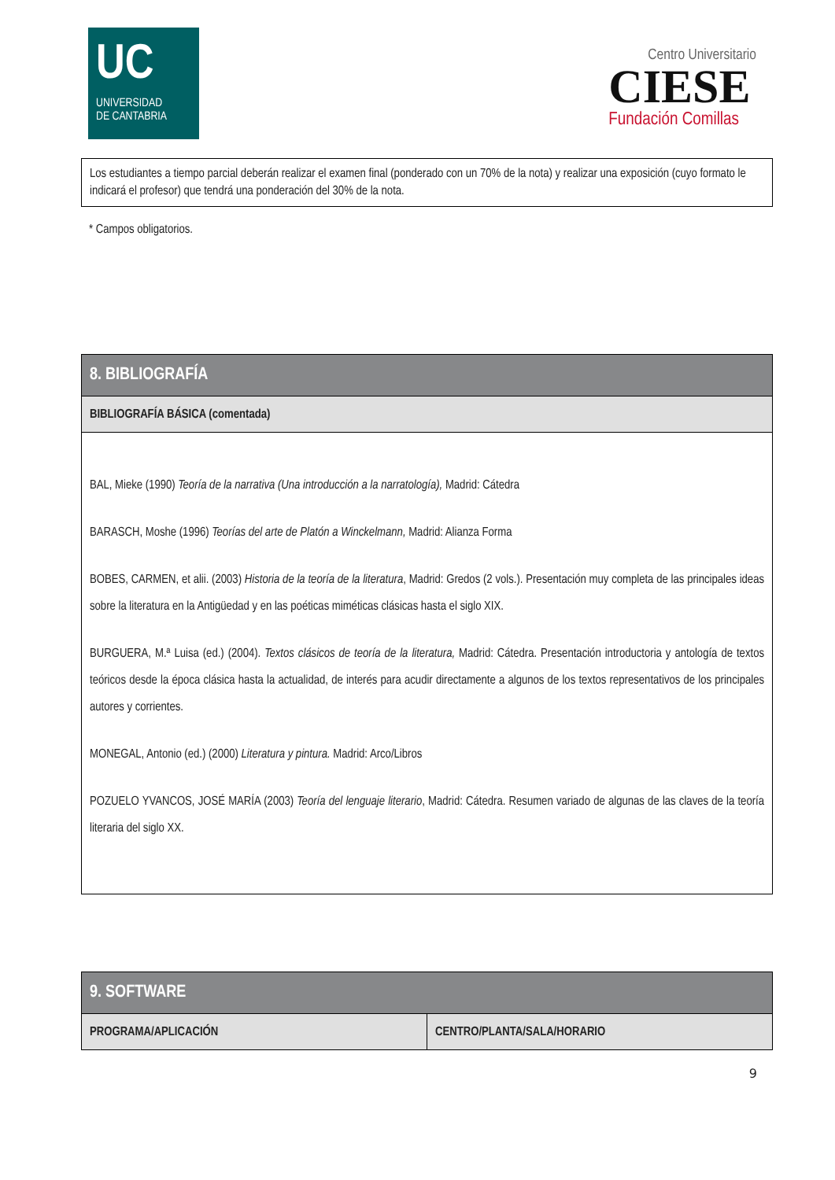UC
UNIVERSIDAD
DE CANTABRIA
Centro Universitario
CIESE
Fundación Comillas
| Los estudiantes a tiempo parcial deberán realizar el examen final (ponderado con un 70% de la nota) y realizar una exposición (cuyo formato le indicará el profesor) que tendrá una ponderación del 30% de la nota. |
* Campos obligatorios.
| 8. BIBLIOGRAFÍA |
| --- |
| BIBLIOGRAFÍA BÁSICA (comentada) |
| BAL, Mieke (1990) Teoría de la narrativa (Una introducción a la narratología), Madrid: Cátedra BARASCH, Moshe (1996) Teorías del arte de Platón a Winckelmann, Madrid: Alianza Forma BOBES, CARMEN, et alii. (2003) Historia de la teoría de la literatura , Madrid: Gredos (2 vols.). Presentación muy completa de las principales ideas sobre la literatura en la Antigüedad y en las poéticas miméticas clásicas hasta el siglo XIX. BURGUERA, M.ª Luisa (ed.) (2004). Textos clásicos de teoría de la literatura, Madrid: Cátedra. Presentación introductoria y antología de textos teóricos desde la época clásica hasta la actualidad, de interés para acudir directamente a algunos de los textos representativos de los principales autores y corrientes. MONEGAL, Antonio (ed.) (2000) Literatura y pintura. Madrid: Arco/Libros POZUELO YVANCOS, JOSÉ MARÍA (2003) Teoría del lenguaje literario , Madrid: Cátedra. Resumen variado de algunas de las claves de la teoría literaria del siglo XX. |
| 9. SOFTWARE | |
| --- | --- |
| PROGRAMA/APLICACIÓN | CENTRO/PLANTA/SALA/HORARIO |
9